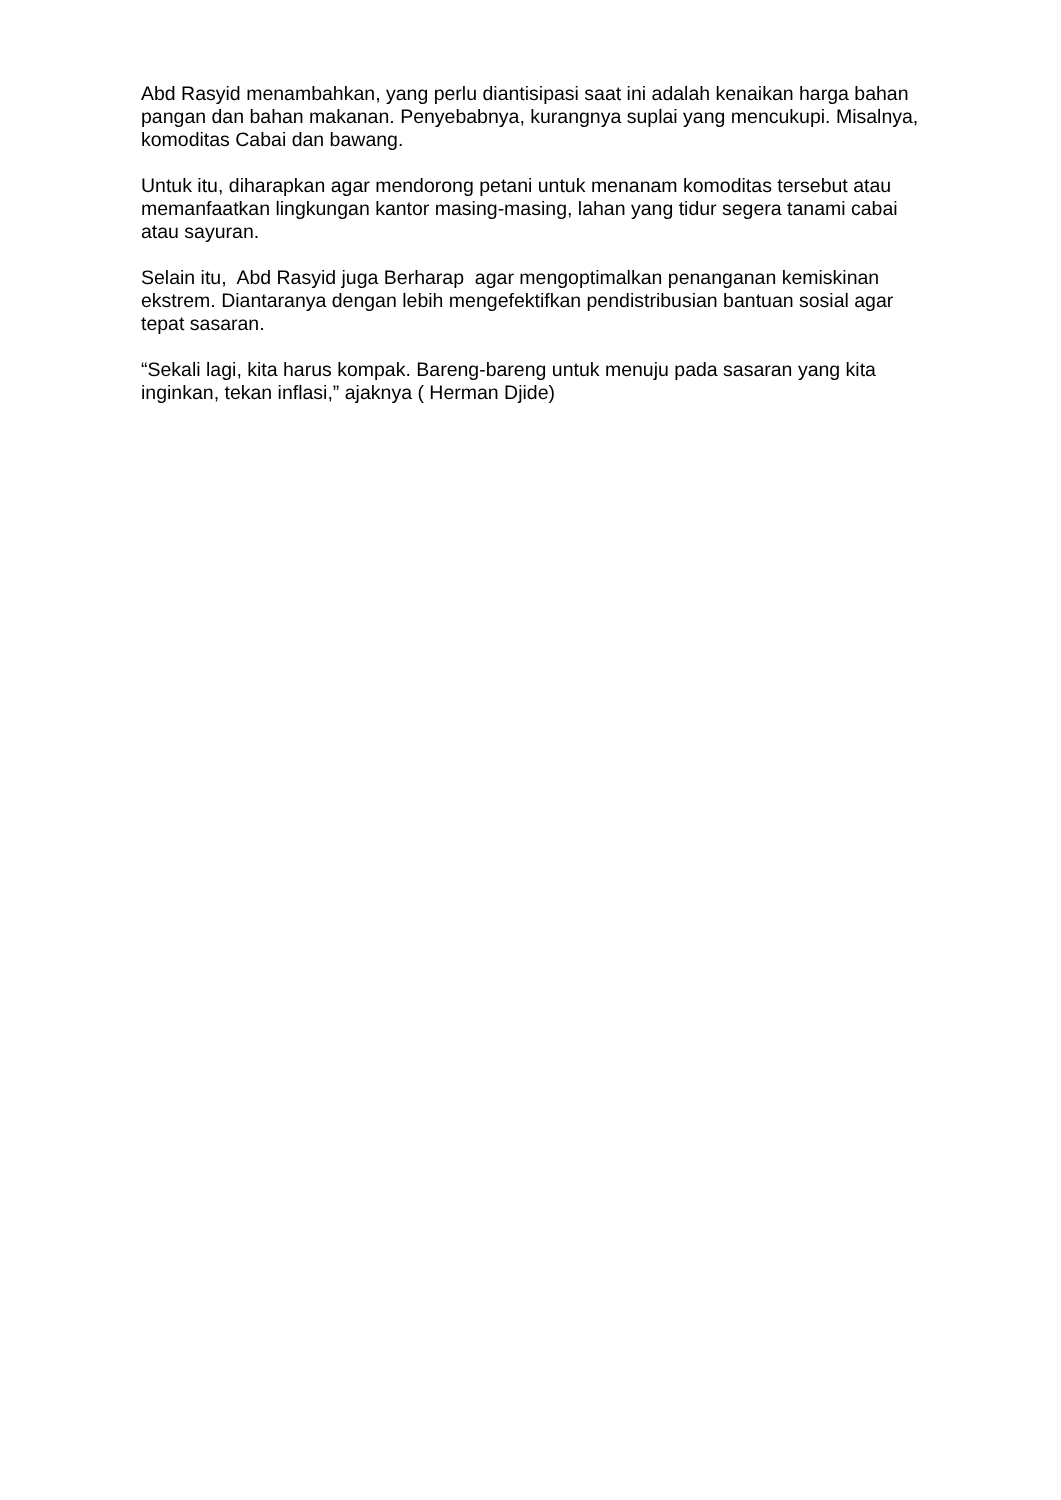Abd Rasyid menambahkan, yang perlu diantisipasi saat ini adalah kenaikan harga bahan pangan dan bahan makanan. Penyebabnya, kurangnya suplai yang mencukupi. Misalnya, komoditas Cabai dan bawang.
Untuk itu, diharapkan agar mendorong petani untuk menanam komoditas tersebut atau memanfaatkan lingkungan kantor masing-masing, lahan yang tidur segera tanami cabai atau sayuran.
Selain itu, Abd Rasyid juga Berharap agar mengoptimalkan penanganan kemiskinan ekstrem. Diantaranya dengan lebih mengefektifkan pendistribusian bantuan sosial agar tepat sasaran.
“Sekali lagi, kita harus kompak. Bareng-bareng untuk menuju pada sasaran yang kita inginkan, tekan inflasi,” ajaknya ( Herman Djide)